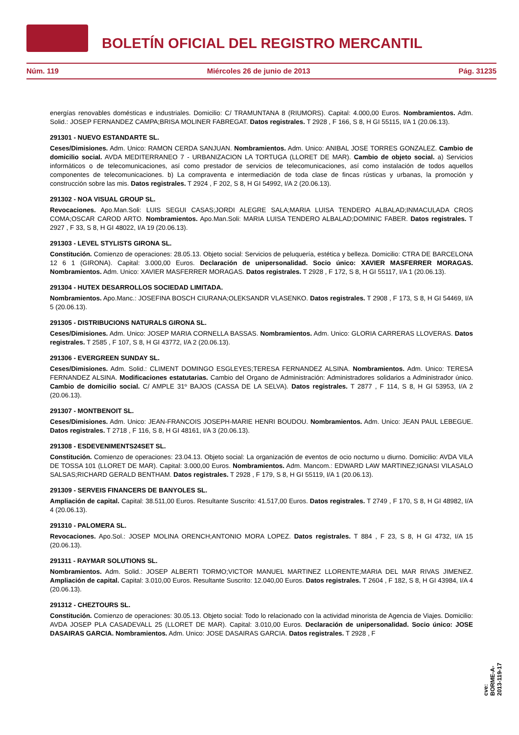BOLETÍN OFICIAL DEL REGISTRO MERCANTIL
Núm. 119 Miércoles 26 de junio de 2013 Pág. 31235
energías renovables domésticas e industriales. Domicilio: C/ TRAMUNTANA 8 (RIUMORS). Capital: 4.000,00 Euros. Nombramientos. Adm. Solid.: JOSEP FERNANDEZ CAMPA;BRISA MOLINER FABREGAT. Datos registrales. T 2928 , F 166, S 8, H GI 55115, I/A 1 (20.06.13).
291301 - NUEVO ESTANDARTE SL.
Ceses/Dimisiones. Adm. Unico: RAMON CERDA SANJUAN. Nombramientos. Adm. Unico: ANIBAL JOSE TORRES GONZALEZ. Cambio de domicilio social. AVDA MEDITERRANEO 7 - URBANIZACION LA TORTUGA (LLORET DE MAR). Cambio de objeto social. a) Servicios informáticos o de telecomunicaciones, así como prestador de servicios de telecomunicaciones, así como instalación de todos aquellos componentes de telecomunicaciones. b) La compraventa e intermediación de toda clase de fincas rústicas y urbanas, la promoción y construcción sobre las mis. Datos registrales. T 2924 , F 202, S 8, H GI 54992, I/A 2 (20.06.13).
291302 - NOA VISUAL GROUP SL.
Revocaciones. Apo.Man.Soli: LUIS SEGUI CASAS;JORDI ALEGRE SALA;MARIA LUISA TENDERO ALBALAD;INMACULADA CROS COMA;OSCAR CAROD ARTO. Nombramientos. Apo.Man.Soli: MARIA LUISA TENDERO ALBALAD;DOMINIC FABER. Datos registrales. T 2927 , F 33, S 8, H GI 48022, I/A 19 (20.06.13).
291303 - LEVEL STYLISTS GIRONA SL.
Constitución. Comienzo de operaciones: 28.05.13. Objeto social: Servicios de peluquería, estética y belleza. Domicilio: CTRA DE BARCELONA 12 6 1 (GIRONA). Capital: 3.000,00 Euros. Declaración de unipersonalidad. Socio único: XAVIER MASFERRER MORAGAS. Nombramientos. Adm. Unico: XAVIER MASFERRER MORAGAS. Datos registrales. T 2928 , F 172, S 8, H GI 55117, I/A 1 (20.06.13).
291304 - HUTEX DESARROLLOS SOCIEDAD LIMITADA.
Nombramientos. Apo.Manc.: JOSEFINA BOSCH CIURANA;OLEKSANDR VLASENKO. Datos registrales. T 2908 , F 173, S 8, H GI 54469, I/A 5 (20.06.13).
291305 - DISTRIBUCIONS NATURALS GIRONA SL.
Ceses/Dimisiones. Adm. Unico: JOSEP MARIA CORNELLA BASSAS. Nombramientos. Adm. Unico: GLORIA CARRERAS LLOVERAS. Datos registrales. T 2585 , F 107, S 8, H GI 43772, I/A 2 (20.06.13).
291306 - EVERGREEN SUNDAY SL.
Ceses/Dimisiones. Adm. Solid.: CLIMENT DOMINGO ESGLEYES;TERESA FERNANDEZ ALSINA. Nombramientos. Adm. Unico: TERESA FERNANDEZ ALSINA. Modificaciones estatutarias. Cambio del Organo de Administración: Administradores solidarios a Administrador único. Cambio de domicilio social. C/ AMPLE 31º BAJOS (CASSA DE LA SELVA). Datos registrales. T 2877 , F 114, S 8, H GI 53953, I/A 2 (20.06.13).
291307 - MONTBENOIT SL.
Ceses/Dimisiones. Adm. Unico: JEAN-FRANCOIS JOSEPH-MARIE HENRI BOUDOU. Nombramientos. Adm. Unico: JEAN PAUL LEBEGUE. Datos registrales. T 2718 , F 116, S 8, H GI 48161, I/A 3 (20.06.13).
291308 - ESDEVENIMENTS24SET SL.
Constitución. Comienzo de operaciones: 23.04.13. Objeto social: La organización de eventos de ocio nocturno u diurno. Domicilio: AVDA VILA DE TOSSA 101 (LLORET DE MAR). Capital: 3.000,00 Euros. Nombramientos. Adm. Mancom.: EDWARD LAW MARTINEZ;IGNASI VILASALO SALSAS;RICHARD GERALD BENTHAM. Datos registrales. T 2928 , F 179, S 8, H GI 55119, I/A 1 (20.06.13).
291309 - SERVEIS FINANCERS DE BANYOLES SL.
Ampliación de capital. Capital: 38.511,00 Euros. Resultante Suscrito: 41.517,00 Euros. Datos registrales. T 2749 , F 170, S 8, H GI 48982, I/A 4 (20.06.13).
291310 - PALOMERA SL.
Revocaciones. Apo.Sol.: JOSEP MOLINA ORENCH;ANTONIO MORA LOPEZ. Datos registrales. T 884 , F 23, S 8, H GI 4732, I/A 15 (20.06.13).
291311 - RAYMAR SOLUTIONS SL.
Nombramientos. Adm. Solid.: JOSEP ALBERTI TORMO;VICTOR MANUEL MARTINEZ LLORENTE;MARIA DEL MAR RIVAS JIMENEZ. Ampliación de capital. Capital: 3.010,00 Euros. Resultante Suscrito: 12.040,00 Euros. Datos registrales. T 2604 , F 182, S 8, H GI 43984, I/A 4 (20.06.13).
291312 - CHEZTOURS SL.
Constitución. Comienzo de operaciones: 30.05.13. Objeto social: Todo lo relacionado con la actividad minorista de Agencia de Viajes. Domicilio: AVDA JOSEP PLA CASADEVALL 25 (LLORET DE MAR). Capital: 3.010,00 Euros. Declaración de unipersonalidad. Socio único: JOSE DASAIRAS GARCIA. Nombramientos. Adm. Unico: JOSE DASAIRAS GARCIA. Datos registrales. T 2928 , F
cve: BORME-A-2013-119-17